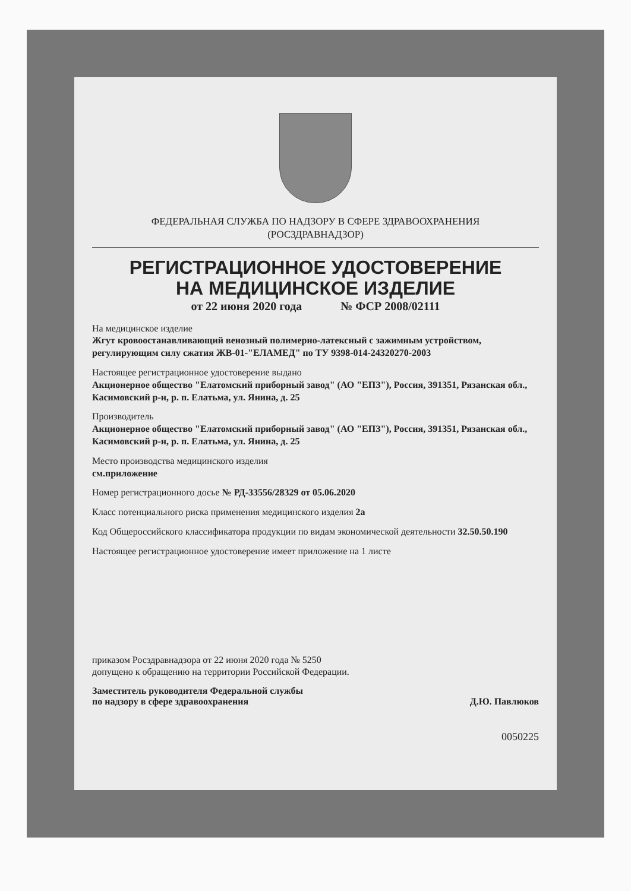ФЕДЕРАЛЬНАЯ СЛУЖБА ПО НАДЗОРУ В СФЕРЕ ЗДРАВООХРАНЕНИЯ
(РОСЗДРАВНАДЗОР)
РЕГИСТРАЦИОННОЕ УДОСТОВЕРЕНИЕ
НА МЕДИЦИНСКОЕ ИЗДЕЛИЕ
от 22 июня 2020 года № ФСР 2008/02111
На медицинское изделие
Жгут кровоостанавливающий венозный полимерно-латексный с зажимным устройством, регулирующим силу сжатия ЖВ-01-"ЕЛАМЕД" по ТУ 9398-014-24320270-2003
Настоящее регистрационное удостоверение выдано
Акционерное общество "Елатомский приборный завод" (АО "ЕПЗ"), Россия, 391351, Рязанская обл., Касимовский р-н, р. п. Елатьма, ул. Янина, д. 25
Производитель
Акционерное общество "Елатомский приборный завод" (АО "ЕПЗ"), Россия, 391351, Рязанская обл., Касимовский р-н, р. п. Елатьма, ул. Янина, д. 25
Место производства медицинского изделия
см.приложение
Номер регистрационного досье № РД-33556/28329 от 05.06.2020
Класс потенциального риска применения медицинского изделия 2а
Код Общероссийского классификатора продукции по видам экономической деятельности 32.50.50.190
Настоящее регистрационное удостоверение имеет приложение на 1 листе
приказом Росздравнадзора от 22 июня 2020 года № 5250
допущено к обращению на территории Российской Федерации.
Заместитель руководителя Федеральной службы
по надзору в сфере здравоохранения Д.Ю. Павлюков
0050225